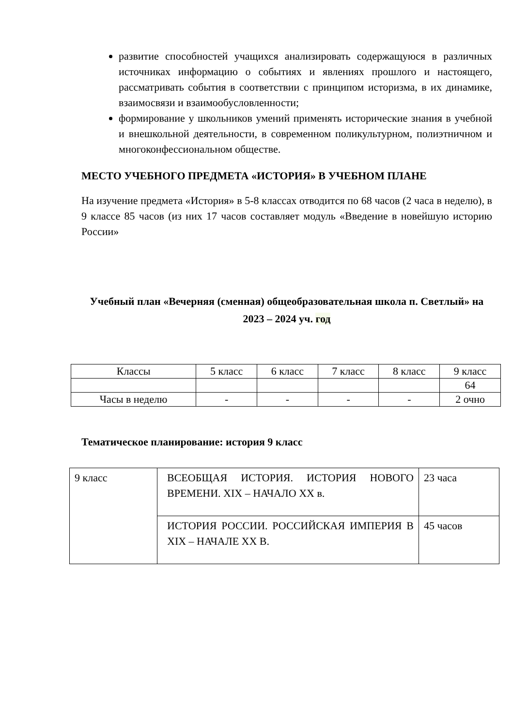развитие способностей учащихся анализировать содержащуюся в различных источниках информацию о событиях и явлениях прошлого и настоящего, рассматривать события в соответствии с принципом историзма, в их динамике, взаимосвязи и взаимообусловленности;
формирование у школьников умений применять исторические знания в учебной и внешкольной деятельности, в современном поликультурном, полиэтничном и многоконфессиональном обществе.
МЕСТО УЧЕБНОГО ПРЕДМЕТА «ИСТОРИЯ» В УЧЕБНОМ ПЛАНЕ
На изучение предмета «История» в 5-8 классах отводится по 68 часов (2 часа в неделю), в 9 классе 85 часов (из них 17 часов составляет модуль «Введение в новейшую историю России»
Учебный план «Вечерняя (сменная) общеобразовательная школа п. Светлый» на 2023 – 2024 уч. год
| Классы | 5 класс | 6 класс | 7 класс | 8 класс | 9 класс |
| | | | | | 64 |
| Часы в неделю | - | - | - | - | 2 очно |
Тематическое планирование: история 9 класс
| 9 класс | ВСЕОБЩАЯ ИСТОРИЯ. ИСТОРИЯ НОВОГО ВРЕМЕНИ. XIX – НАЧАЛО XX в. | 23 часа |
| | ИСТОРИЯ РОССИИ. РОССИЙСКАЯ ИМПЕРИЯ В XIX – НАЧАЛЕ XX В. | 45 часов |